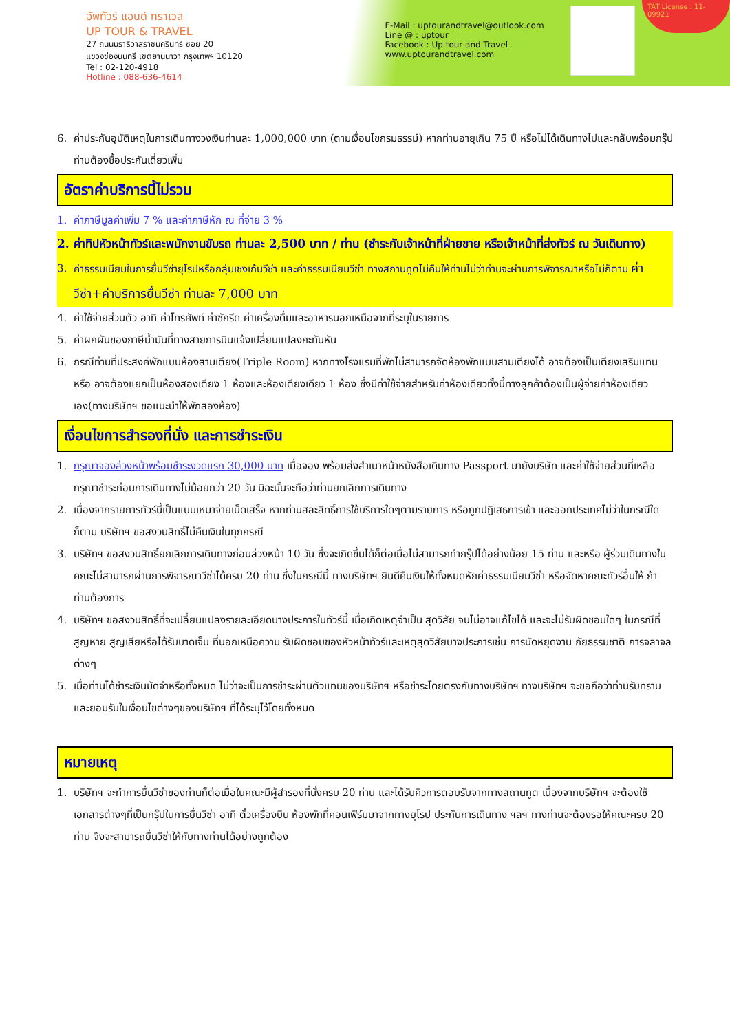อัพทัวร์ แอนด์ ทราเวล
UP TOUR & TRAVEL
27 ถนนนราธิวาสราชนครินทร์ ซอย 20
แขวงช่องนนทรี เขตยานนาวา กรุงเทพฯ 10120
Tel : 02-120-4918
Hotline : 088-636-4614
E-Mail : uptourandtravel@outlook.com
Line @ : uptour
Facebook : Up tour and Travel
www.uptourandtravel.com
TAT License : 11-09921
6. ค่าประกันอุบัติเหตุในการเดินทางวงเงินท่านละ 1,000,000 บาท (ตามเงื่อนไขกรมธรรม์) หากท่านอายุเกิน 75 ปี หรือไม่ได้เดินทางไปและกลับพร้อมกรุ๊ป ท่านต้องซื้อประกันเดี่ยวเพิ่ม
อัตราค่าบริการนี้ไม่รวม
1. ค่าภาษีมูลค่าเพิ่ม 7 % และค่าภาษีหัก ณ ที่จ่าย 3 %
2. ค่าทิปหัวหน้าทัวร์และพนักงานขับรถ ท่านละ 2,500 บาท / ท่าน (ชำระกับเจ้าหน้าที่ฝ่ายขาย หรือเจ้าหน้าที่ส่งทัวร์ ณ วันเดินทาง)
3. ค่าธรรมเนียมในการยื่นวีซ่ายุโรปหรือกลุ่มเชงเก้นวีซ่า และค่าธรรมเนียมวีซ่า ทางสถานทูตไม่คืนให้ท่านไม่ว่าท่านจะผ่านการพิจารณาหรือไม่ก็ตาม ค่าวีซ่า+ค่าบริการยื่นวีซ่า ท่านละ 7,000 บาท
4. ค่าใช้จ่ายส่วนตัว อาทิ ค่าโทรศัพท์ ค่าซักรีด ค่าเครื่องดื่มและอาหารนอกเหนือจากที่ระบุในรายการ
5. ค่าผกผันของภาษีน้ำมันที่ทางสายการบินแจ้งเปลี่ยนแปลงกะทันหัน
6. กรณีท่านที่ประสงค์พักแบบห้องสามเตียง(Triple Room) หากทางโรงแรมที่พักไม่สามารถจัดห้องพักแบบสามเตียงได้ อาจต้องเป็นเตียงเสริมแทน หรือ อาจต้องแยกเป็นห้องสองเตียง 1 ห้องและห้องเตียงเดียว 1 ห้อง ซึ่งมีค่าใช้จ่ายสำหรับค่าห้องเดียวทั้งนี้ทางลูกค้าต้องเป็นผู้จ่ายค่าห้องเดียวเอง(ทางบริษัทฯ ขอแนะนำให้พักสองห้อง)
เงื่อนไขการสำรองที่นั่ง และการชำระเงิน
1. กรุณาจองล่วงหน้าพร้อมชำระงวดแรก 30,000 บาท เมื่อจอง พร้อมส่งสำเนาหน้าหนังสือเดินทาง Passport มายังบริษัท และค่าใช้จ่ายส่วนที่เหลือกรุณาชำระก่อนการเดินทางไม่น้อยกว่า 20 วัน มิฉะนั้นจะถือว่าท่านยกเลิกการเดินทาง
2. เนื่องจากรายการทัวร์นี้เป็นแบบเหมาจ่ายเบ็ดเสร็จ หากท่านสละสิทธิ์การใช้บริการใดๆตามรายการ หรือถูกปฏิเสธการเข้า และออกประเทศไม่ว่าในกรณีใดก็ตาม บริษัทฯ ขอสงวนสิทธิ์ไม่คืนเงินในทุกกรณี
3. บริษัทฯ ขอสงวนสิทธิ์ยกเลิกการเดินทางก่อนล่วงหน้า 10 วัน ซึ่งจะเกิดขึ้นได้ก็ต่อเมื่อไม่สามารถทำกรุ๊ปได้อย่างน้อย 15 ท่าน และหรือ ผู้ร่วมเดินทางในคณะไม่สามารถผ่านการพิจารณาวีซ่าได้ครบ 20 ท่าน ซึ่งในกรณีนี้ ทางบริษัทฯ ยินดีคืนเงินให้ทั้งหมดหักค่าธรรมเนียมวีซ่า หรือจัดหาคณะทัวร์อื่นให้ ถ้าท่านต้องการ
4. บริษัทฯ ขอสงวนสิทธิ์ที่จะเปลี่ยนแปลงรายละเอียดบางประการในทัวร์นี้ เมื่อเกิดเหตุจำเป็น สุดวิสัย จนไม่อาจแก้ไขได้ และจะไม่รับผิดชอบใดๆ ในกรณีที่สูญหาย สูญเสียหรือได้รับบาดเจ็บ ที่นอกเหนือความ รับผิดชอบของหัวหน้าทัวร์และเหตุสุดวิสัยบางประการเช่น การนัดหยุดงาน ภัยธรรมชาติ การจลาจล ต่างๆ
5. เมื่อท่านได้ชำระเงินมัดจำหรือทั้งหมด ไม่ว่าจะเป็นการชำระผ่านตัวแทนของบริษัทฯ หรือชำระโดยตรงกับทางบริษัทฯ ทางบริษัทฯ จะขอถือว่าท่านรับทราบและยอมรับในเงื่อนไขต่างๆของบริษัทฯ ที่ได้ระบุไว้โดยทั้งหมด
หมายเหตุ
1. บริษัทฯ จะทำการยื่นวีซ่าของท่านก็ต่อเมื่อในคณะมีผู้สำรองที่นั่งครบ 20 ท่าน และได้รับคิวการตอบรับจากทางสถานทูต เนื่องจากบริษัทฯ จะต้องใช้เอกสารต่างๆที่เป็นกรุ๊ปในการยื่นวีซ่า อาทิ ตั๋วเครื่องบิน ห้องพักที่คอนเฟิร์มมาจากทางยุโรป ประกันการเดินทาง ฯลฯ ทางท่านจะต้องรอให้คณะครบ 20 ท่าน จึงจะสามารถยื่นวีซ่าให้กับทางท่านได้อย่างถูกต้อง